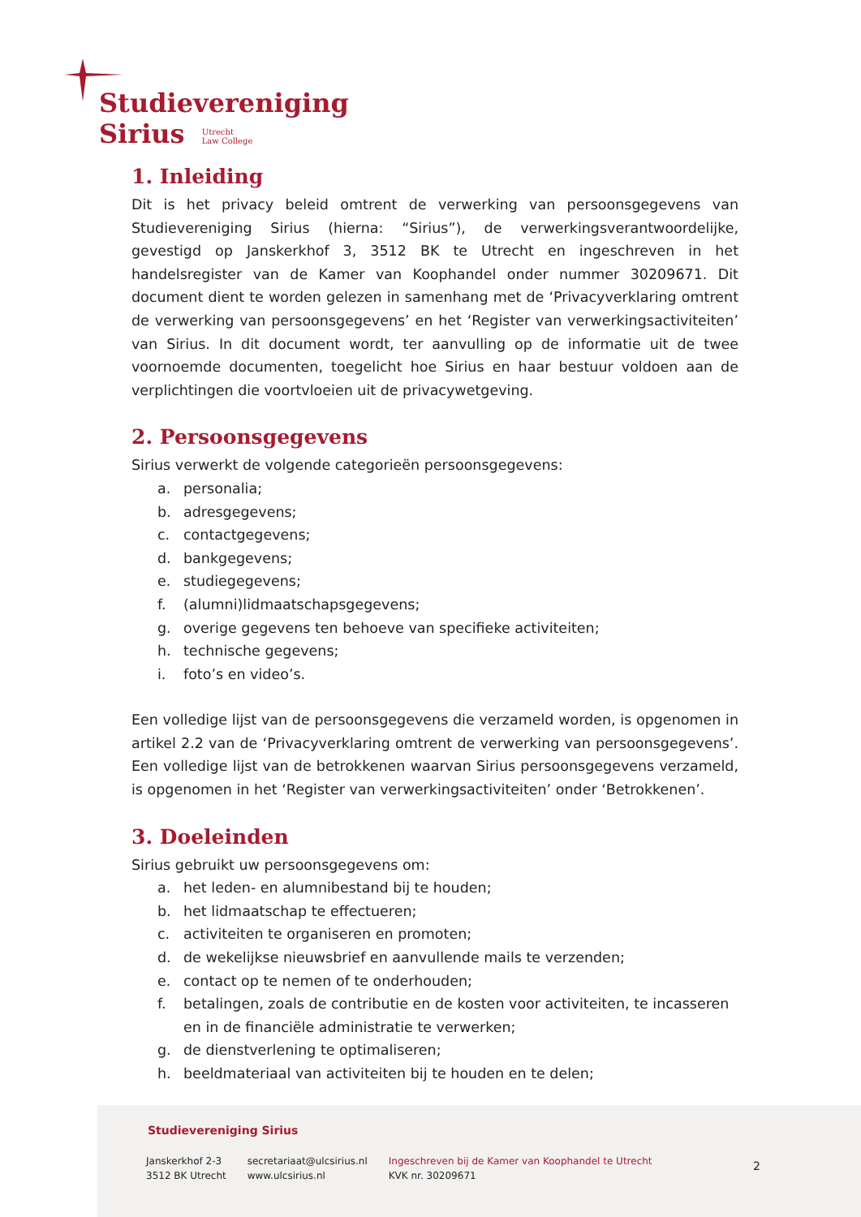Studievereniging
Sirius Utrecht
Law College
1. Inleiding
Dit is het privacy beleid omtrent de verwerking van persoonsgegevens van Studievereniging Sirius (hierna: “Sirius”), de verwerkingsverantwoordelijke, gevestigd op Janskerkhof 3, 3512 BK te Utrecht en ingeschreven in het handelsregister van de Kamer van Koophandel onder nummer 30209671. Dit document dient te worden gelezen in samenhang met de ‘Privacyverklaring omtrent de verwerking van persoonsgegevens’ en het ‘Register van verwerkingsactiviteiten’ van Sirius. In dit document wordt, ter aanvulling op de informatie uit de twee voornoemde documenten, toegelicht hoe Sirius en haar bestuur voldoen aan de verplichtingen die voortvloeien uit de privacywetgeving.
2. Persoonsgegevens
Sirius verwerkt de volgende categorieën persoonsgegevens:
a. personalia;
b. adresgegevens;
c. contactgegevens;
d. bankgegevens;
e. studiegegevens;
f. (alumni)lidmaatschapsgegevens;
g. overige gegevens ten behoeve van specifieke activiteiten;
h. technische gegevens;
i. foto’s en video’s.
Een volledige lijst van de persoonsgegevens die verzameld worden, is opgenomen in artikel 2.2 van de ‘Privacyverklaring omtrent de verwerking van persoonsgegevens’. Een volledige lijst van de betrokkenen waarvan Sirius persoonsgegevens verzameld, is opgenomen in het ‘Register van verwerkingsactiviteiten’ onder ‘Betrokkenen’.
3. Doeleinden
Sirius gebruikt uw persoonsgegevens om:
a. het leden- en alumnibestand bij te houden;
b. het lidmaatschap te effectueren;
c. activiteiten te organiseren en promoten;
d. de wekelijkse nieuwsbrief en aanvullende mails te verzenden;
e. contact op te nemen of te onderhouden;
f. betalingen, zoals de contributie en de kosten voor activiteiten, te incasseren en in de financiële administratie te verwerken;
g. de dienstverlening te optimaliseren;
h. beeldmateriaal van activiteiten bij te houden en te delen;
Studievereniging Sirius
Janskerkhof 2-3
3512 BK Utrecht
secretariaat@ulcsirius.nl
www.ulcsirius.nl
Ingeschreven bij de Kamer van Koophandel te Utrecht
KVK nr. 30209671
2